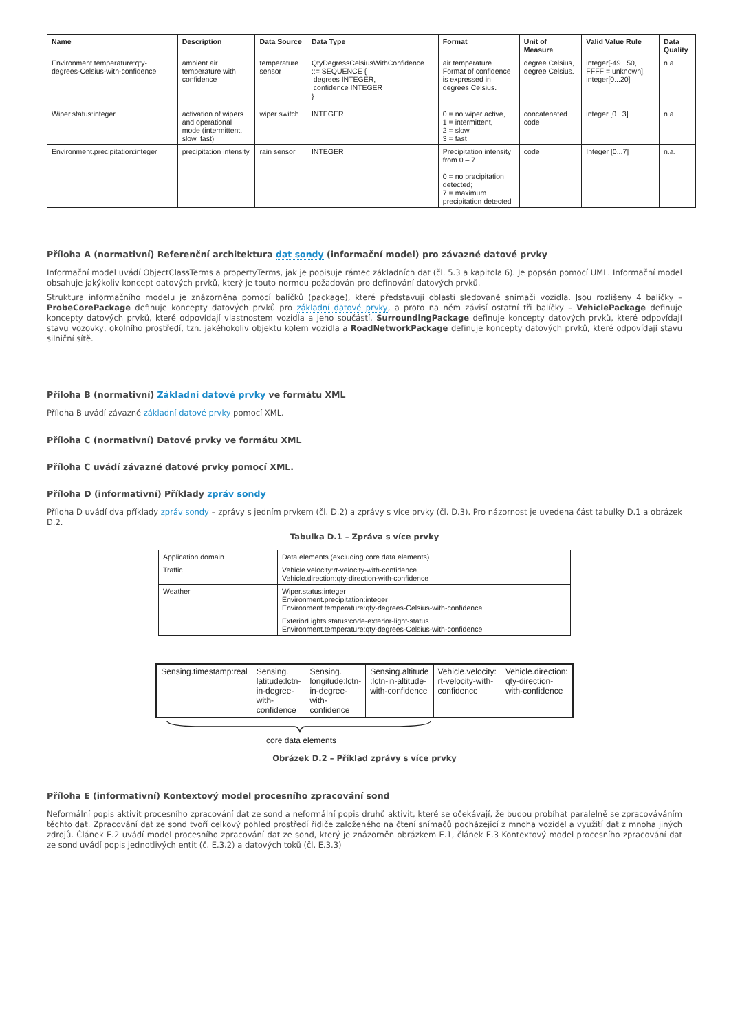| Name | Description | Data Source | Data Type | Format | Unit of Measure | Valid Value Rule | Data Quality |
| --- | --- | --- | --- | --- | --- | --- | --- |
| Environment.temperature:qty-degrees-Celsius-with-confidence | ambient air temperature with confidence | temperature sensor | QtyDegressCelsiusWithConfidence ::= SEQUENCE { degrees INTEGER, confidence INTEGER } | air temperature. Format of confidence is expressed in degrees Celsius. | degree Celsius, degree Celsius. | integer[-49...50, FFFF = unknown], integer[0...20] | n.a. |
| Wiper.status:integer | activation of wipers and operational mode (intermittent, slow, fast) | wiper switch | INTEGER | 0 = no wiper active, 1 = intermittent, 2 = slow, 3 = fast | concatenated code | integer [0...3] | n.a. |
| Environment.precipitation:integer | precipitation intensity | rain sensor | INTEGER | Precipitation intensity from 0 – 7 0 = no precipitation detected; 7 = maximum precipitation detected | code | Integer [0...7] | n.a. |
Příloha A (normativní) Referenční architektura dat sondy (informační model) pro závazné datové prvky
Informační model uvádí ObjectClassTerms a propertyTerms, jak je popisuje rámec základních dat (čl. 5.3 a kapitola 6). Je popsán pomocí UML. Informační model obsahuje jakýkoliv koncept datových prvků, který je touto normou požadován pro definování datových prvků.
Struktura informačního modelu je znázorněna pomocí balíčků (package), které představují oblasti sledované snímači vozidla. Jsou rozlišeny 4 balíčky – ProbeCorePackage definuje koncepty datových prvků pro základní datové prvky, a proto na něm závisí ostatní tři balíčky – VehiclePackage definuje koncepty datových prvků, které odpovídají vlastnostem vozidla a jeho součástí, SurroundingPackage definuje koncepty datových prvků, které odpovídají stavu vozovky, okolního prostředí, tzn. jakéhokoliv objektu kolem vozidla a RoadNetworkPackage definuje koncepty datových prvků, které odpovídají stavu silniční sítě.
Příloha B (normativní) Základní datové prvky ve formátu XML
Příloha B uvádí závazné základní datové prvky pomocí XML.
Příloha C (normativní) Datové prvky ve formátu XML
Příloha C uvádí závazné datové prvky pomocí XML.
Příloha D (informativní) Příklady zpráv sondy
Příloha D uvádí dva příklady zpráv sondy – zprávy s jedním prvkem (čl. D.2) a zprávy s více prvky (čl. D.3). Pro názornost je uvedena část tabulky D.1 a obrázek D.2.
Tabulka D.1 – Zpráva s více prvky
| Application domain | Data elements (excluding core data elements) |
| Traffic | Vehicle.velocity:rt-velocity-with-confidence Vehicle.direction:qty-direction-with-confidence |
| Weather | Wiper.status:integer Environment.precipitation:integer Environment.temperature:qty-degrees-Celsius-with-confidence |
| | ExteriorLights.status:code-exterior-light-status Environment.temperature:qty-degrees-Celsius-with-confidence |
| Sensing.timestamp:real | Sensing. latitude:lctn-in-degree-with-confidence | Sensing. longitude:lctn-in-degree-with-confidence | Sensing.altitude :lctn-in-altitude-with-confidence | Vehicle.velocity: rt-velocity-with-confidence | Vehicle.direction: qty-direction-with-confidence |
core data elements
Obrázek D.2 – Příklad zprávy s více prvky
Příloha E (informativní) Kontextový model procesního zpracování sond
Neformální popis aktivit procesního zpracování dat ze sond a neformální popis druhů aktivit, které se očekávají, že budou probíhat paralelně se zpracováváním těchto dat. Zpracování dat ze sond tvoří celkový pohled prostředí řidiče založeného na čtení snímačů pocházející z mnoha vozidel a využití dat z mnoha jiných zdrojů. Článek E.2 uvádí model procesního zpracování dat ze sond, který je znázorněn obrázkem E.1, článek E.3 Kontextový model procesního zpracování dat ze sond uvádí popis jednotlivých entit (č. E.3.2) a datových toků (čl. E.3.3)